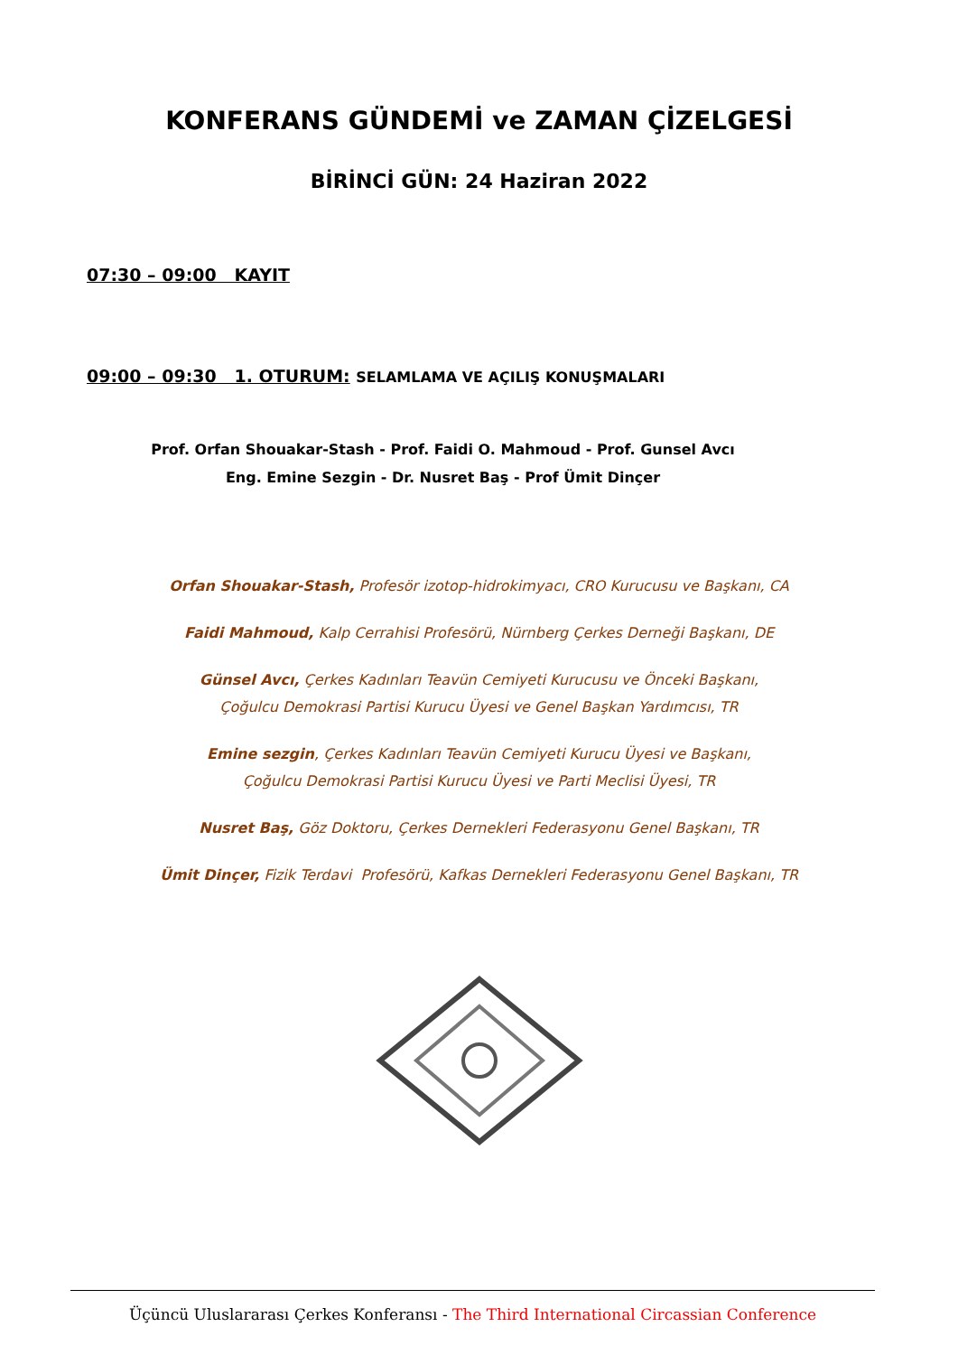KONFERANS GÜNDEMİ ve ZAMAN ÇİZELGESİ
BİRİNCİ GÜN: 24 Haziran 2022
07:30 – 09:00 KAYIT
09:00 – 09:30 1. OTURUM: SELAMLAMA VE AÇILIŞ KONUŞMALARI
Prof. Orfan Shouakar-Stash - Prof. Faidi O. Mahmoud - Prof. Gunsel Avcı
Eng. Emine Sezgin - Dr. Nusret Baş - Prof Ümit Dinçer
Orfan Shouakar-Stash, Profesör izotop-hidrokimyacı, CRO Kurucusu ve Başkanı, CA
Faidi Mahmoud, Kalp Cerrahisi Profesörü, Nürnberg Çerkes Derneği Başkanı, DE
Günsel Avcı, Çerkes Kadınları Teavün Cemiyeti Kurucusu ve Önceki Başkanı,
Çoğulcu Demokrasi Partisi Kurucu Üyesi ve Genel Başkan Yardımcısı, TR
Emine sezgin, Çerkes Kadınları Teavün Cemiyeti Kurucu Üyesi ve Başkanı,
Çoğulcu Demokrasi Partisi Kurucu Üyesi ve Parti Meclisi Üyesi, TR
Nusret Baş, Göz Doktoru, Çerkes Dernekleri Federasyonu Genel Başkanı, TR
Ümit Dinçer, Fizik Terdavi Profesörü, Kafkas Dernekleri Federasyonu Genel Başkanı, TR
Üçüncü Uluslararası Çerkes Konferansı - The Third International Circassian Conference